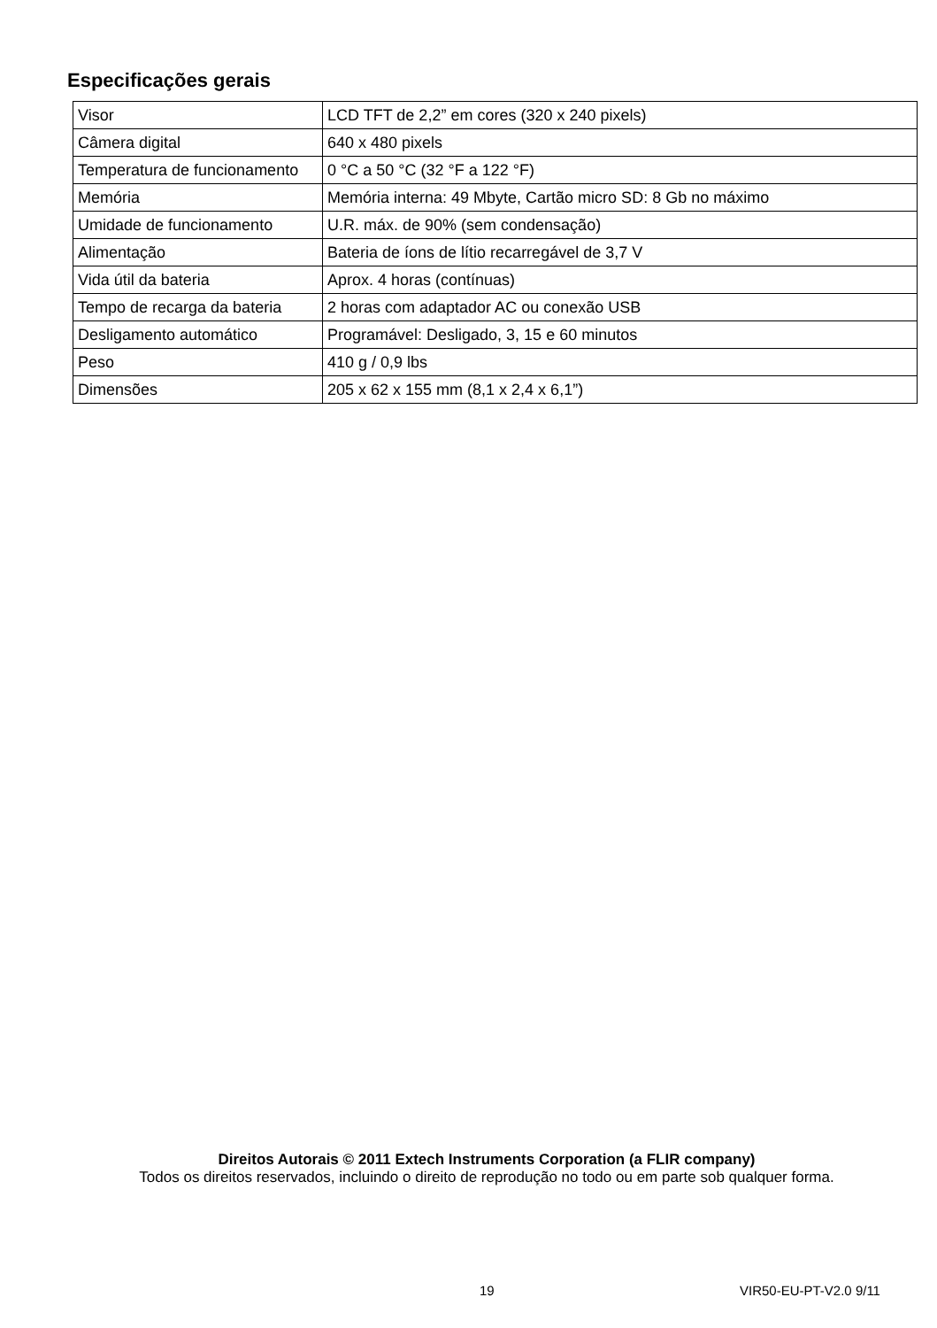Especificações gerais
| Visor | LCD TFT de 2,2” em cores (320 x 240 pixels) |
| Câmera digital | 640 x 480 pixels |
| Temperatura de funcionamento | 0 °C a 50 °C (32 °F a 122 °F) |
| Memória | Memória interna: 49 Mbyte, Cartão micro SD: 8 Gb no máximo |
| Umidade de funcionamento | U.R. máx. de 90% (sem condensação) |
| Alimentação | Bateria de íons de lítio recarregável de 3,7 V |
| Vida útil da bateria | Aprox. 4 horas (contínuas) |
| Tempo de recarga da bateria | 2 horas com adaptador AC ou conexão USB |
| Desligamento automático | Programável: Desligado, 3, 15 e 60 minutos |
| Peso | 410 g / 0,9 lbs |
| Dimensões | 205 x 62 x 155 mm (8,1 x 2,4 x 6,1”) |
Direitos Autorais © 2011 Extech Instruments Corporation (a FLIR company)
Todos os direitos reservados, incluindo o direito de reprodução no todo ou em parte sob qualquer forma.
19 VIR50-EU-PT-V2.0 9/11